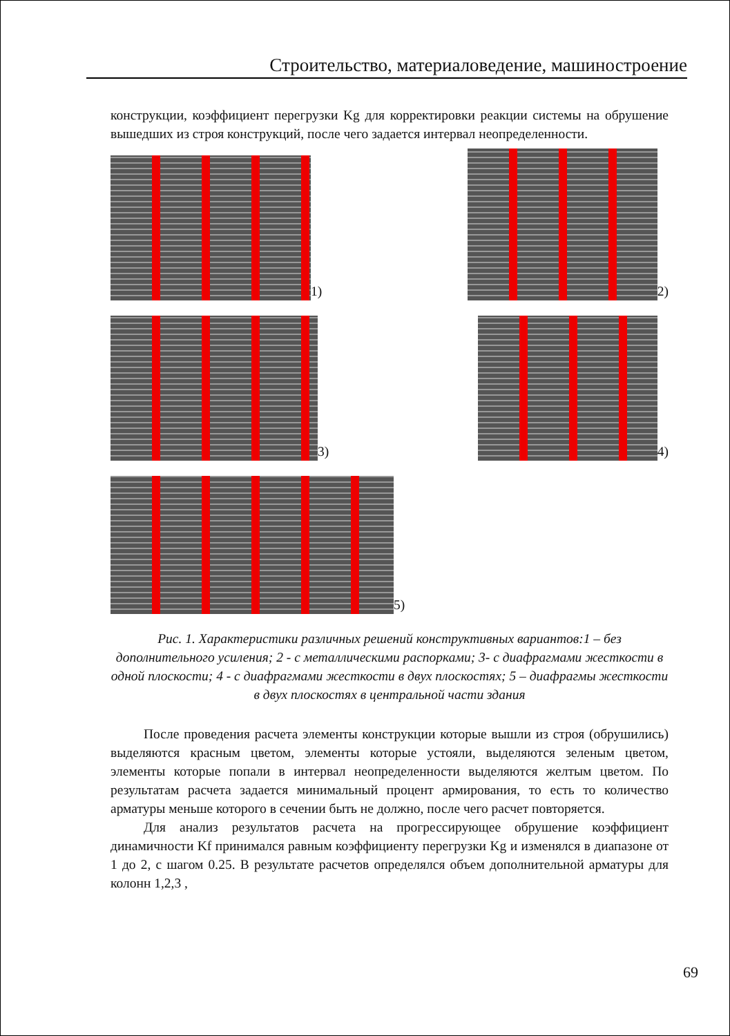Строительство, материаловедение, машиностроение
конструкции, коэффициент перегрузки Kg для корректировки реакции системы на обрушение вышедших из строя конструкций, после чего задается интервал неопределенности.
1)
2)
3)
4)
5)
Рис. 1. Характеристики различных решений конструктивных вариантов:1 – без дополнительного усиления; 2 - с металлическими распорками; 3- с диафрагмами жесткости в одной плоскости; 4 - с диафрагмами жесткости в двух плоскостях; 5 – диафрагмы жесткости в двух плоскостях в центральной части здания
После проведения расчета элементы конструкции которые вышли из строя (обрушились) выделяются красным цветом, элементы которые устояли, выделяются зеленым цветом, элементы которые попали в интервал неопределенности выделяются желтым цветом. По результатам расчета задается минимальный процент армирования, то есть то количество арматуры меньше которого в сечении быть не должно, после чего расчет повторяется.
Для анализ результатов расчета на прогрессирующее обрушение коэффициент динамичности Kf принимался равным коэффициенту перегрузки Kg и изменялся в диапазоне от 1 до 2, с шагом 0.25. В результате расчетов определялся объем дополнительной арматуры для колонн 1,2,3 ,
69